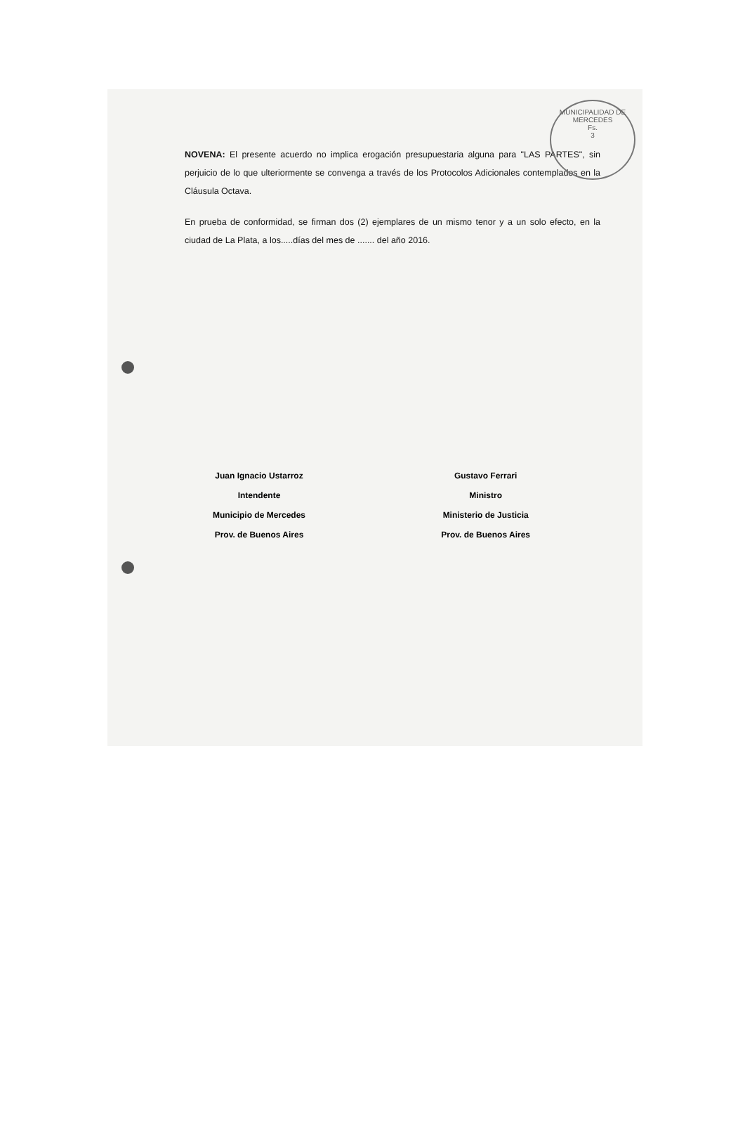MUNICIPALIDAD DE MERCEDES
Fs.
3
NOVENA: El presente acuerdo no implica erogación presupuestaria alguna para "LAS PARTES", sin perjuicio de lo que ulteriormente se convenga a través de los Protocolos Adicionales contemplados en la Cláusula Octava.
En prueba de conformidad, se firman dos (2) ejemplares de un mismo tenor y a un solo efecto, en la ciudad de La Plata, a los.....días del mes de ....... del año 2016.
Juan Ignacio Ustarroz
Intendente
Municipio de Mercedes
Prov. de Buenos Aires
Gustavo Ferrari
Ministro
Ministerio de Justicia
Prov. de Buenos Aires